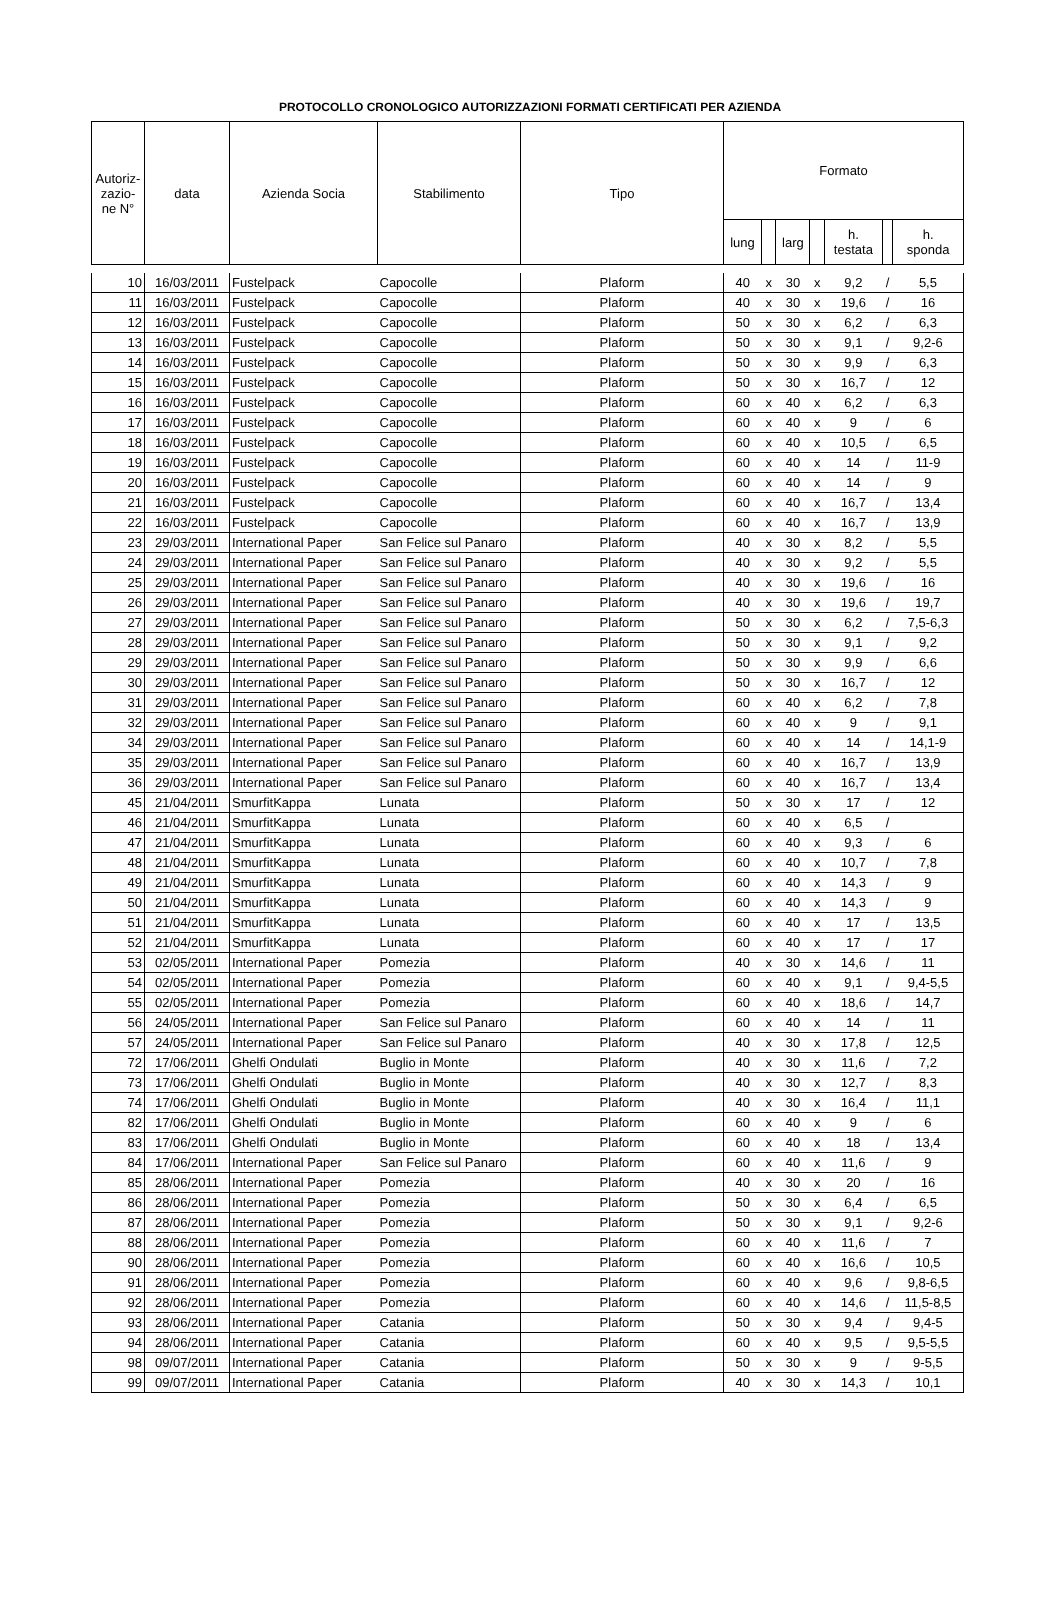PROTOCOLLO CRONOLOGICO AUTORIZZAZIONI FORMATI CERTIFICATI PER AZIENDA
| Autoriz- zazio- ne N° | data | Azienda Socia | Stabilimento | Tipo | Formato | | | | | | |
| --- | --- | --- | --- | --- | --- | --- | --- | --- | --- | --- | --- |
| | | | | | lung | | larg | | h. testata | | h. sponda |
| 10 | 16/03/2011 | Fustelpack | Capocolle | Plaform | 40 | x | 30 | x | 9,2 | / | 5,5 |
| 11 | 16/03/2011 | Fustelpack | Capocolle | Plaform | 40 | x | 30 | x | 19,6 | / | 16 |
| 12 | 16/03/2011 | Fustelpack | Capocolle | Plaform | 50 | x | 30 | x | 6,2 | / | 6,3 |
| 13 | 16/03/2011 | Fustelpack | Capocolle | Plaform | 50 | x | 30 | x | 9,1 | / | 9,2-6 |
| 14 | 16/03/2011 | Fustelpack | Capocolle | Plaform | 50 | x | 30 | x | 9,9 | / | 6,3 |
| 15 | 16/03/2011 | Fustelpack | Capocolle | Plaform | 50 | x | 30 | x | 16,7 | / | 12 |
| 16 | 16/03/2011 | Fustelpack | Capocolle | Plaform | 60 | x | 40 | x | 6,2 | / | 6,3 |
| 17 | 16/03/2011 | Fustelpack | Capocolle | Plaform | 60 | x | 40 | x | 9 | / | 6 |
| 18 | 16/03/2011 | Fustelpack | Capocolle | Plaform | 60 | x | 40 | x | 10,5 | / | 6,5 |
| 19 | 16/03/2011 | Fustelpack | Capocolle | Plaform | 60 | x | 40 | x | 14 | / | 11-9 |
| 20 | 16/03/2011 | Fustelpack | Capocolle | Plaform | 60 | x | 40 | x | 14 | / | 9 |
| 21 | 16/03/2011 | Fustelpack | Capocolle | Plaform | 60 | x | 40 | x | 16,7 | / | 13,4 |
| 22 | 16/03/2011 | Fustelpack | Capocolle | Plaform | 60 | x | 40 | x | 16,7 | / | 13,9 |
| 23 | 29/03/2011 | International Paper | San Felice sul Panaro | Plaform | 40 | x | 30 | x | 8,2 | / | 5,5 |
| 24 | 29/03/2011 | International Paper | San Felice sul Panaro | Plaform | 40 | x | 30 | x | 9,2 | / | 5,5 |
| 25 | 29/03/2011 | International Paper | San Felice sul Panaro | Plaform | 40 | x | 30 | x | 19,6 | / | 16 |
| 26 | 29/03/2011 | International Paper | San Felice sul Panaro | Plaform | 40 | x | 30 | x | 19,6 | / | 19,7 |
| 27 | 29/03/2011 | International Paper | San Felice sul Panaro | Plaform | 50 | x | 30 | x | 6,2 | / | 7,5-6,3 |
| 28 | 29/03/2011 | International Paper | San Felice sul Panaro | Plaform | 50 | x | 30 | x | 9,1 | / | 9,2 |
| 29 | 29/03/2011 | International Paper | San Felice sul Panaro | Plaform | 50 | x | 30 | x | 9,9 | / | 6,6 |
| 30 | 29/03/2011 | International Paper | San Felice sul Panaro | Plaform | 50 | x | 30 | x | 16,7 | / | 12 |
| 31 | 29/03/2011 | International Paper | San Felice sul Panaro | Plaform | 60 | x | 40 | x | 6,2 | / | 7,8 |
| 32 | 29/03/2011 | International Paper | San Felice sul Panaro | Plaform | 60 | x | 40 | x | 9 | / | 9,1 |
| 34 | 29/03/2011 | International Paper | San Felice sul Panaro | Plaform | 60 | x | 40 | x | 14 | / | 14,1-9 |
| 35 | 29/03/2011 | International Paper | San Felice sul Panaro | Plaform | 60 | x | 40 | x | 16,7 | / | 13,9 |
| 36 | 29/03/2011 | International Paper | San Felice sul Panaro | Plaform | 60 | x | 40 | x | 16,7 | / | 13,4 |
| 45 | 21/04/2011 | SmurfitKappa | Lunata | Plaform | 50 | x | 30 | x | 17 | / | 12 |
| 46 | 21/04/2011 | SmurfitKappa | Lunata | Plaform | 60 | x | 40 | x | 6,5 | / | |
| 47 | 21/04/2011 | SmurfitKappa | Lunata | Plaform | 60 | x | 40 | x | 9,3 | / | 6 |
| 48 | 21/04/2011 | SmurfitKappa | Lunata | Plaform | 60 | x | 40 | x | 10,7 | / | 7,8 |
| 49 | 21/04/2011 | SmurfitKappa | Lunata | Plaform | 60 | x | 40 | x | 14,3 | / | 9 |
| 50 | 21/04/2011 | SmurfitKappa | Lunata | Plaform | 60 | x | 40 | x | 14,3 | / | 9 |
| 51 | 21/04/2011 | SmurfitKappa | Lunata | Plaform | 60 | x | 40 | x | 17 | / | 13,5 |
| 52 | 21/04/2011 | SmurfitKappa | Lunata | Plaform | 60 | x | 40 | x | 17 | / | 17 |
| 53 | 02/05/2011 | International Paper | Pomezia | Plaform | 40 | x | 30 | x | 14,6 | / | 11 |
| 54 | 02/05/2011 | International Paper | Pomezia | Plaform | 60 | x | 40 | x | 9,1 | / | 9,4-5,5 |
| 55 | 02/05/2011 | International Paper | Pomezia | Plaform | 60 | x | 40 | x | 18,6 | / | 14,7 |
| 56 | 24/05/2011 | International Paper | San Felice sul Panaro | Plaform | 60 | x | 40 | x | 14 | / | 11 |
| 57 | 24/05/2011 | International Paper | San Felice sul Panaro | Plaform | 40 | x | 30 | x | 17,8 | / | 12,5 |
| 72 | 17/06/2011 | Ghelfi Ondulati | Buglio in Monte | Plaform | 40 | x | 30 | x | 11,6 | / | 7,2 |
| 73 | 17/06/2011 | Ghelfi Ondulati | Buglio in Monte | Plaform | 40 | x | 30 | x | 12,7 | / | 8,3 |
| 74 | 17/06/2011 | Ghelfi Ondulati | Buglio in Monte | Plaform | 40 | x | 30 | x | 16,4 | / | 11,1 |
| 82 | 17/06/2011 | Ghelfi Ondulati | Buglio in Monte | Plaform | 60 | x | 40 | x | 9 | / | 6 |
| 83 | 17/06/2011 | Ghelfi Ondulati | Buglio in Monte | Plaform | 60 | x | 40 | x | 18 | / | 13,4 |
| 84 | 17/06/2011 | International Paper | San Felice sul Panaro | Plaform | 60 | x | 40 | x | 11,6 | / | 9 |
| 85 | 28/06/2011 | International Paper | Pomezia | Plaform | 40 | x | 30 | x | 20 | / | 16 |
| 86 | 28/06/2011 | International Paper | Pomezia | Plaform | 50 | x | 30 | x | 6,4 | / | 6,5 |
| 87 | 28/06/2011 | International Paper | Pomezia | Plaform | 50 | x | 30 | x | 9,1 | / | 9,2-6 |
| 88 | 28/06/2011 | International Paper | Pomezia | Plaform | 60 | x | 40 | x | 11,6 | / | 7 |
| 90 | 28/06/2011 | International Paper | Pomezia | Plaform | 60 | x | 40 | x | 16,6 | / | 10,5 |
| 91 | 28/06/2011 | International Paper | Pomezia | Plaform | 60 | x | 40 | x | 9,6 | / | 9,8-6,5 |
| 92 | 28/06/2011 | International Paper | Pomezia | Plaform | 60 | x | 40 | x | 14,6 | / | 11,5-8,5 |
| 93 | 28/06/2011 | International Paper | Catania | Plaform | 50 | x | 30 | x | 9,4 | / | 9,4-5 |
| 94 | 28/06/2011 | International Paper | Catania | Plaform | 60 | x | 40 | x | 9,5 | / | 9,5-5,5 |
| 98 | 09/07/2011 | International Paper | Catania | Plaform | 50 | x | 30 | x | 9 | / | 9-5,5 |
| 99 | 09/07/2011 | International Paper | Catania | Plaform | 40 | x | 30 | x | 14,3 | / | 10,1 |